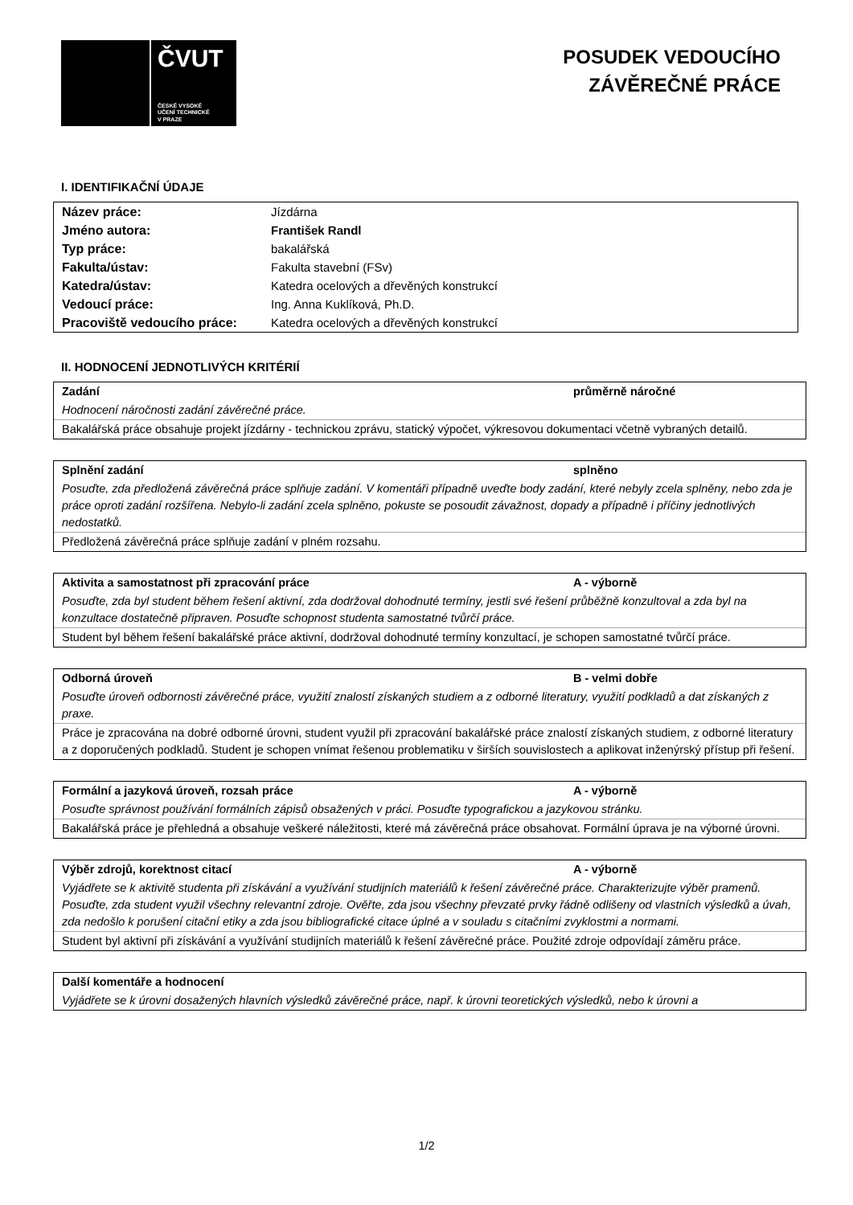ČVUT
ČESKÉ VYSOKÉ
UČENÍ TECHNICKÉ
V PRAZE
POSUDEK VEDOUCÍHO
ZÁVĚREČNÉ PRÁCE
I. IDENTIFIKAČNÍ ÚDAJE
| Název práce: | Jízdárna |
| Jméno autora: | František Randl |
| Typ práce: | bakalářská |
| Fakulta/ústav: | Fakulta stavební (FSv) |
| Katedra/ústav: | Katedra ocelových a dřevěných konstrukcí |
| Vedoucí práce: | Ing. Anna Kuklíková, Ph.D. |
| Pracoviště vedoucího práce: | Katedra ocelových a dřevěných konstrukcí |
II. HODNOCENÍ JEDNOTLIVÝCH KRITÉRIÍ
Zadání průměrně náročné
Hodnocení náročnosti zadání závěrečné práce.
Bakalářská práce obsahuje projekt jízdárny - technickou zprávu, statický výpočet, výkresovou dokumentaci včetně vybraných detailů.
Splnění zadání splněno
Posuďte, zda předložená závěrečná práce splňuje zadání. V komentáři případně uveďte body zadání, které nebyly zcela splněny, nebo zda je práce oproti zadání rozšířena. Nebylo-li zadání zcela splněno, pokuste se posoudit závažnost, dopady a případně i příčiny jednotlivých nedostatků.
Předložená závěrečná práce splňuje zadání v plném rozsahu.
Aktivita a samostatnost při zpracování práce A - výborně
Posuďte, zda byl student během řešení aktivní, zda dodržoval dohodnuté termíny, jestli své řešení průběžně konzultoval a zda byl na konzultace dostatečně připraven. Posuďte schopnost studenta samostatné tvůrčí práce.
Student byl během řešení bakalářské práce aktivní, dodržoval dohodnuté termíny konzultací, je schopen samostatné tvůrčí práce.
Odborná úroveň B - velmi dobře
Posuďte úroveň odbornosti závěrečné práce, využití znalostí získaných studiem a z odborné literatury, využití podkladů a dat získaných z praxe.
Práce je zpracována na dobré odborné úrovni, student využil při zpracování bakalářské práce znalostí získaných studiem, z odborné literatury a z doporučených podkladů. Student je schopen vnímat řešenou problematiku v širších souvislostech a aplikovat inženýrský přístup při řešení.
Formální a jazyková úroveň, rozsah práce A - výborně
Posuďte správnost používání formálních zápisů obsažených v práci. Posuďte typografickou a jazykovou stránku.
Bakalářská práce je přehledná a obsahuje veškeré náležitosti, které má závěrečná práce obsahovat. Formální úprava je na výborné úrovni.
Výběr zdrojů, korektnost citací A - výborně
Vyjádřete se k aktivitě studenta při získávání a využívání studijních materiálů k řešení závěrečné práce. Charakterizujte výběr pramenů. Posuďte, zda student využil všechny relevantní zdroje. Ověřte, zda jsou všechny převzaté prvky řádně odlišeny od vlastních výsledků a úvah, zda nedošlo k porušení citační etiky a zda jsou bibliografické citace úplné a v souladu s citačními zvyklostmi a normami.
Student byl aktivní při získávání a využívání studijních materiálů k řešení závěrečné práce. Použité zdroje odpovídají záměru práce.
Další komentáře a hodnocení
Vyjádřete se k úrovni dosažených hlavních výsledků závěrečné práce, např. k úrovni teoretických výsledků, nebo k úrovni a
1/2